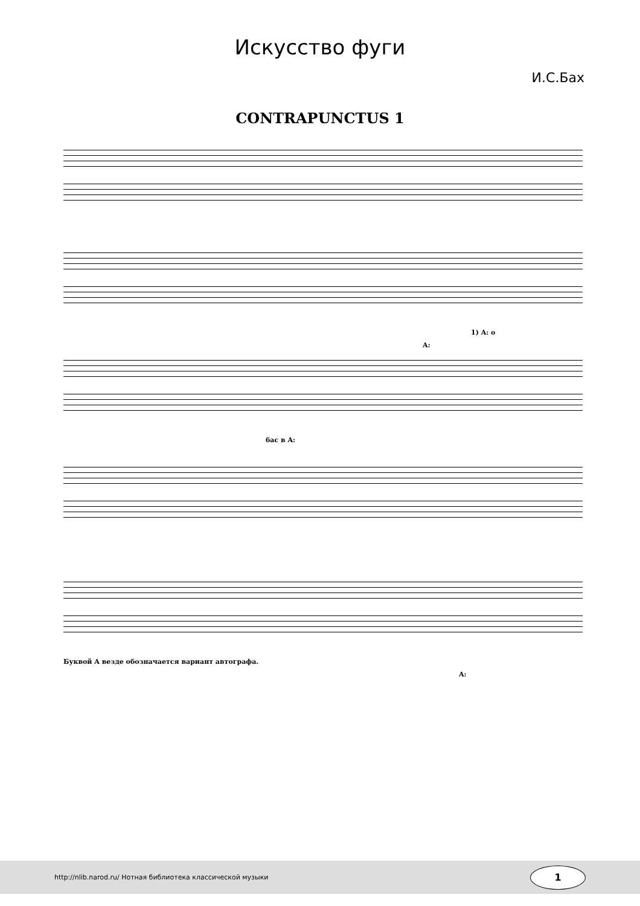Искусство фуги
И.С.Бах
CONTRAPUNCTUS 1
1) A: o
A:
бас в A:
Буквой A везде обозначается вариант автографа.
A:
http://nlib.narod.ru/ Нотная библиотека классической музыки 1